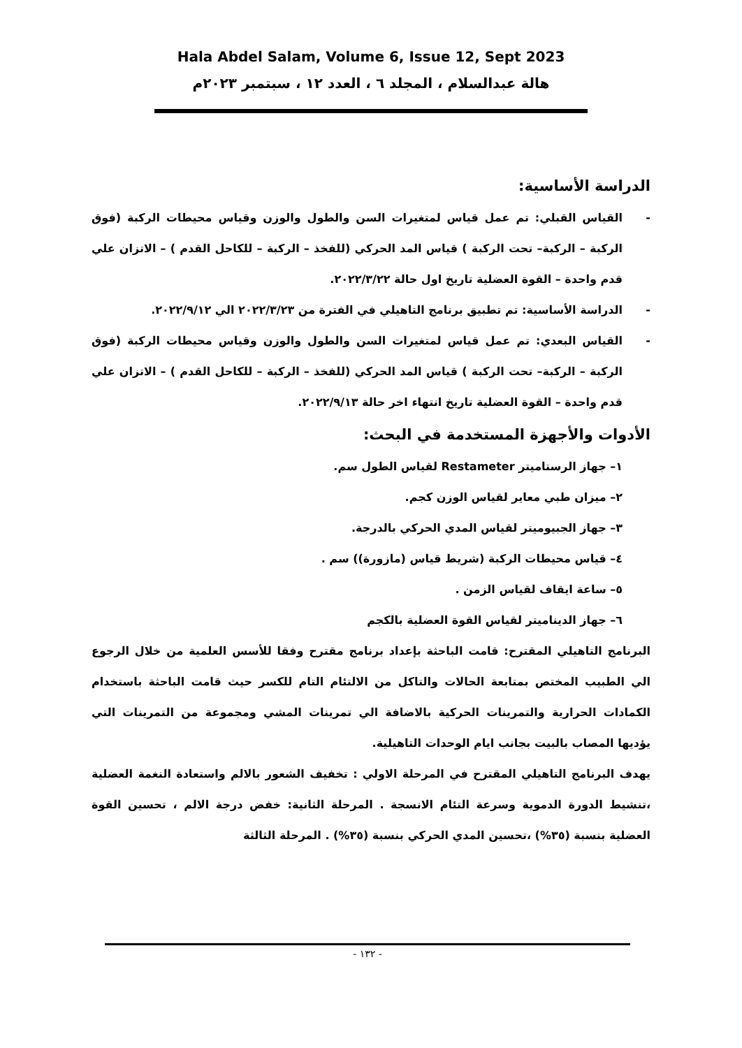Hala Abdel Salam, Volume 6, Issue 12, Sept 2023
هالة عبدالسلام ، المجلد ٦ ، العدد ١٢ ، سبتمبر ٢٠٢٣م
الدراسة الأساسية:
- القياس القبلي: تم عمل قياس لمتغيرات السن والطول والوزن وقياس محيطات الركبة (فوق الركبة – الركبة– تحت الركبة ) قياس المد الحركي (للفخذ – الركبة – للكاحل القدم ) – الاتزان علي قدم واحدة – القوة العضلية تاريخ اول حالة ٢٠٢٢/٣/٢٢.
- الدراسة الأساسية: تم تطبيق برنامج التاهيلي في الفترة من ٢٠٢٢/٣/٢٣ الي ٢٠٢٢/٩/١٢.
- القياس البعدي: تم عمل قياس لمتغيرات السن والطول والوزن وقياس محيطات الركبة (فوق الركبة – الركبة– تحت الركبة ) قياس المد الحركي (للفخذ – الركبة – للكاحل القدم ) – الاتزان علي قدم واحدة – القوة العضلية تاريخ انتهاء اخر حالة ٢٠٢٢/٩/١٣.
الأدوات والأجهزة المستخدمة في البحث:
١– جهاز الرستاميتر Restameter لقياس الطول سم.
٢– ميزان طبي معاير لقياس الوزن كجم.
٣– جهاز الجبيوميتر لقياس المدي الحركي بالدرجة.
٤– قياس محيطات الركبة (شريط قياس (مازورة)) سم .
٥– ساعة ايقاف لقياس الزمن .
٦– جهاز الديناميتر لقياس القوة العضلية بالكجم
البرنامج التاهيلي المقترح: قامت الباحثة بإعداد برنامج مقترح وفقا للأسس العلمية من خلال الرجوع الي الطبيب المختص بمتابعة الحالات والتاكل من الالتئام التام للكسر حيث قامت الباحثة باستخدام الكمادات الحرارية والتمرينات الحركية بالاضافة الي تمرينات المشي ومجموعة من التمرينات التي يؤديها المصاب بالبيت بجانب ايام الوحدات التاهيلية.
يهدف البرنامج التاهيلي المقترح في المرحلة الاولي : تخفيف الشعور بالالم واستعادة النغمة العضلية ،تنشيط الدورة الدموية وسرعة التئام الانسجة . المرحلة الثانية: خفض درجة الالم ، تحسين القوة العضلية بنسبة (٣٥%) ،تحسين المدي الحركي بنسبة (٣٥%) . المرحلة الثالثة
- ١٣٢ -